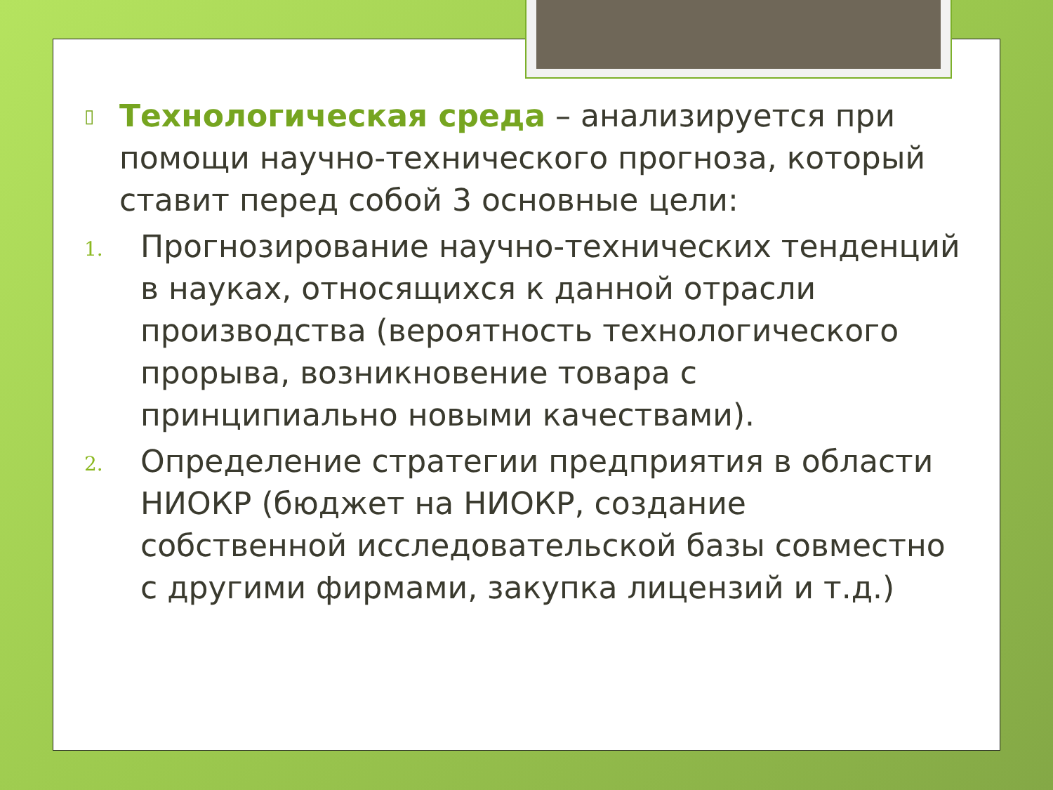▯ Технологическая среда – анализируется при помощи научно-технического прогноза, который ставит перед собой 3 основные цели:
1. Прогнозирование научно-технических тенденций в науках, относящихся к данной отрасли производства (вероятность технологического прорыва, возникновение товара с принципиально новыми качествами).
2. Определение стратегии предприятия в области НИОКР (бюджет на НИОКР, создание собственной исследовательской базы совместно с другими фирмами, закупка лицензий и т.д.)